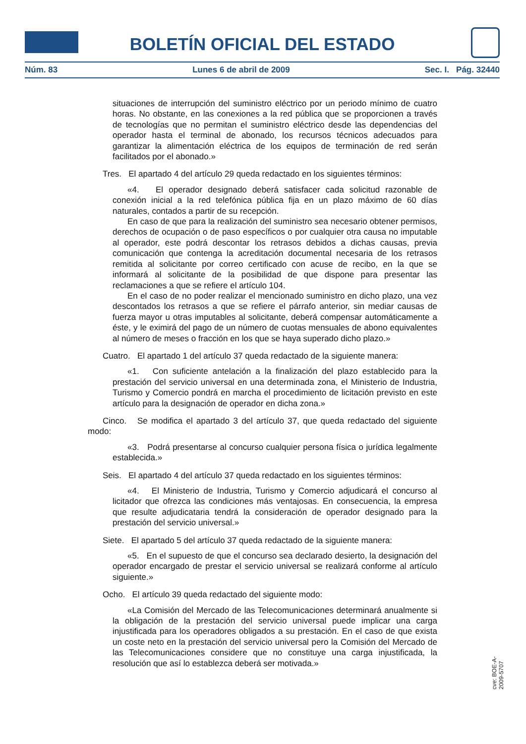BOLETÍN OFICIAL DEL ESTADO
Núm. 83 Lunes 6 de abril de 2009 Sec. I. Pág. 32440
situaciones de interrupción del suministro eléctrico por un periodo mínimo de cuatro horas. No obstante, en las conexiones a la red pública que se proporcionen a través de tecnologías que no permitan el suministro eléctrico desde las dependencias del operador hasta el terminal de abonado, los recursos técnicos adecuados para garantizar la alimentación eléctrica de los equipos de terminación de red serán facilitados por el abonado.»
Tres. El apartado 4 del artículo 29 queda redactado en los siguientes términos:
«4. El operador designado deberá satisfacer cada solicitud razonable de conexión inicial a la red telefónica pública fija en un plazo máximo de 60 días naturales, contados a partir de su recepción.
En caso de que para la realización del suministro sea necesario obtener permisos, derechos de ocupación o de paso específicos o por cualquier otra causa no imputable al operador, este podrá descontar los retrasos debidos a dichas causas, previa comunicación que contenga la acreditación documental necesaria de los retrasos remitida al solicitante por correo certificado con acuse de recibo, en la que se informará al solicitante de la posibilidad de que dispone para presentar las reclamaciones a que se refiere el artículo 104.
En el caso de no poder realizar el mencionado suministro en dicho plazo, una vez descontados los retrasos a que se refiere el párrafo anterior, sin mediar causas de fuerza mayor u otras imputables al solicitante, deberá compensar automáticamente a éste, y le eximirá del pago de un número de cuotas mensuales de abono equivalentes al número de meses o fracción en los que se haya superado dicho plazo.»
Cuatro. El apartado 1 del artículo 37 queda redactado de la siguiente manera:
«1. Con suficiente antelación a la finalización del plazo establecido para la prestación del servicio universal en una determinada zona, el Ministerio de Industria, Turismo y Comercio pondrá en marcha el procedimiento de licitación previsto en este artículo para la designación de operador en dicha zona.»
Cinco. Se modifica el apartado 3 del artículo 37, que queda redactado del siguiente modo:
«3. Podrá presentarse al concurso cualquier persona física o jurídica legalmente establecida.»
Seis. El apartado 4 del artículo 37 queda redactado en los siguientes términos:
«4. El Ministerio de Industria, Turismo y Comercio adjudicará el concurso al licitador que ofrezca las condiciones más ventajosas. En consecuencia, la empresa que resulte adjudicataria tendrá la consideración de operador designado para la prestación del servicio universal.»
Siete. El apartado 5 del artículo 37 queda redactado de la siguiente manera:
«5. En el supuesto de que el concurso sea declarado desierto, la designación del operador encargado de prestar el servicio universal se realizará conforme al artículo siguiente.»
Ocho. El artículo 39 queda redactado del siguiente modo:
«La Comisión del Mercado de las Telecomunicaciones determinará anualmente si la obligación de la prestación del servicio universal puede implicar una carga injustificada para los operadores obligados a su prestación. En el caso de que exista un coste neto en la prestación del servicio universal pero la Comisión del Mercado de las Telecomunicaciones considere que no constituye una carga injustificada, la resolución que así lo establezca deberá ser motivada.»
cve: BOE-A-2009-5707